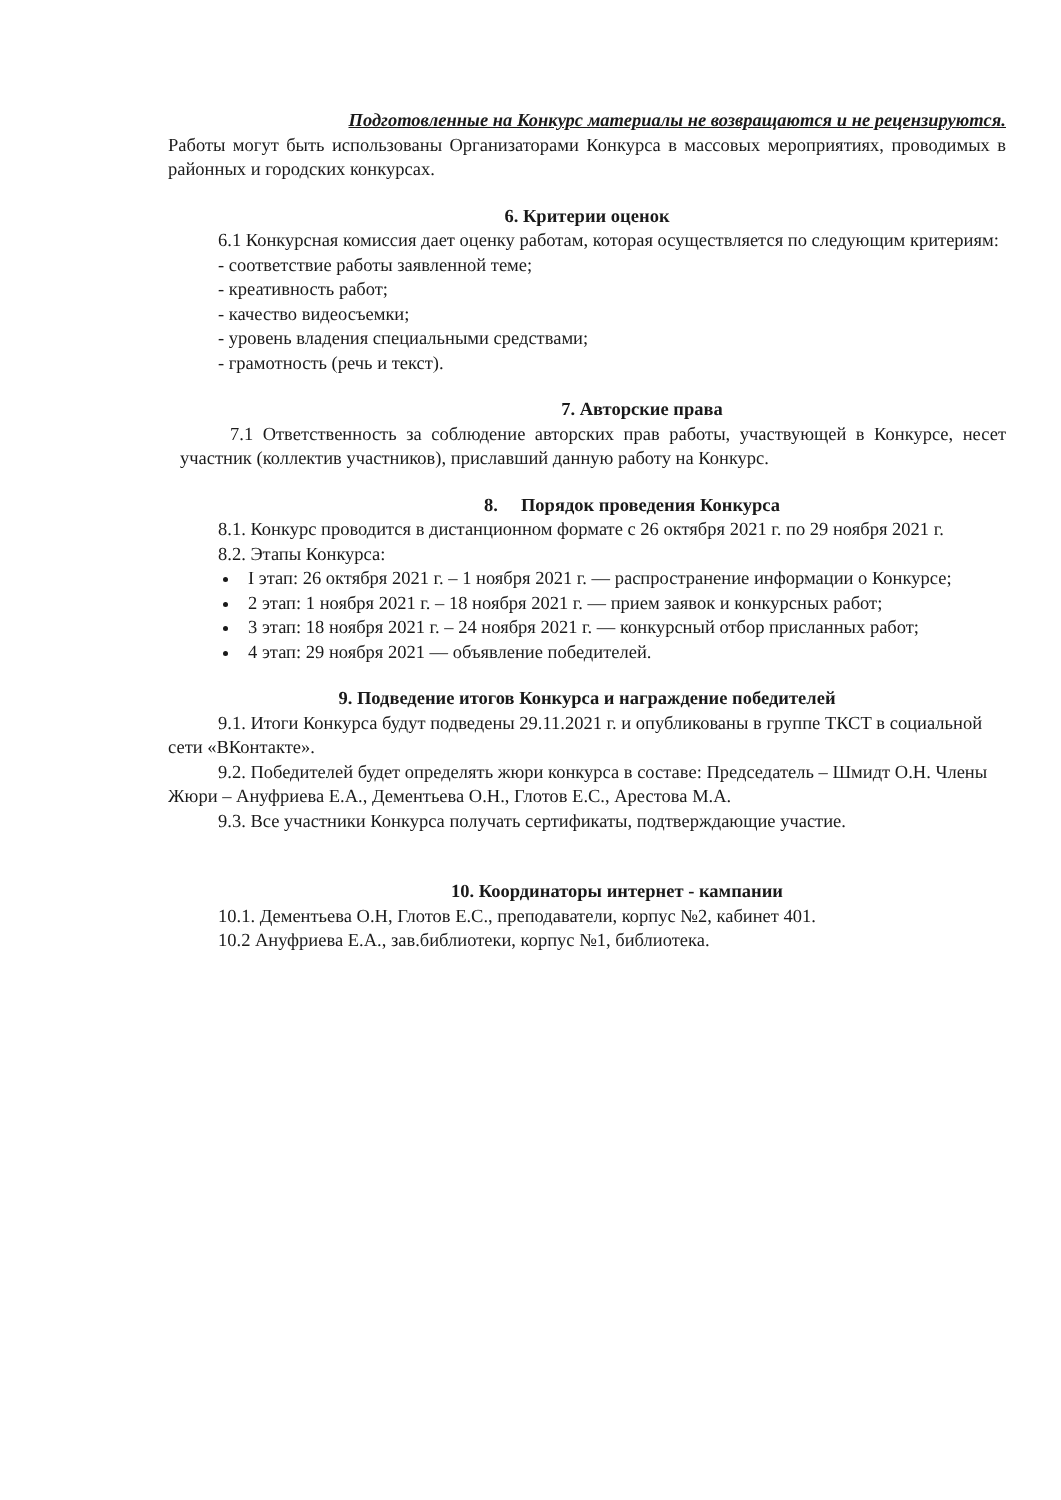Подготовленные на Конкурс материалы не возвращаются и не рецензируются.
Работы могут быть использованы Организаторами Конкурса в массовых мероприятиях, проводимых в районных и городских конкурсах.
6. Критерии оценок
6.1 Конкурсная комиссия дает оценку работам, которая осуществляется по следующим критериям:
- соответствие работы заявленной теме;
- креативность работ;
- качество видеосъемки;
- уровень владения специальными средствами;
- грамотность (речь и текст).
7. Авторские права
7.1 Ответственность за соблюдение авторских прав работы, участвующей в Конкурсе, несет участник (коллектив участников), приславший данную работу на Конкурс.
8. Порядок проведения Конкурса
8.1. Конкурс проводится в дистанционном формате с 26 октября 2021 г. по 29 ноября 2021 г.
8.2. Этапы Конкурса:
I этап: 26 октября 2021 г. – 1 ноября 2021 г. — распространение информации о Конкурсе;
2 этап: 1 ноября 2021 г. – 18 ноября 2021 г. — прием заявок и конкурсных работ;
3 этап: 18 ноября 2021 г. – 24 ноября 2021 г. — конкурсный отбор присланных работ;
4 этап: 29 ноября 2021 — объявление победителей.
9. Подведение итогов Конкурса и награждение победителей
9.1. Итоги Конкурса будут подведены 29.11.2021 г. и опубликованы в группе ТКСТ в социальной сети «ВКонтакте».
9.2. Победителей будет определять жюри конкурса в составе: Председатель – Шмидт О.Н. Члены Жюри – Ануфриева Е.А., Дементьева О.Н., Глотов Е.С., Арестова М.А.
9.3. Все участники Конкурса получать сертификаты, подтверждающие участие.
10. Координаторы интернет - кампании
10.1. Дементьева О.Н, Глотов Е.С., преподаватели, корпус №2, кабинет 401.
10.2 Ануфриева Е.А., зав.библиотеки, корпус №1, библиотека.